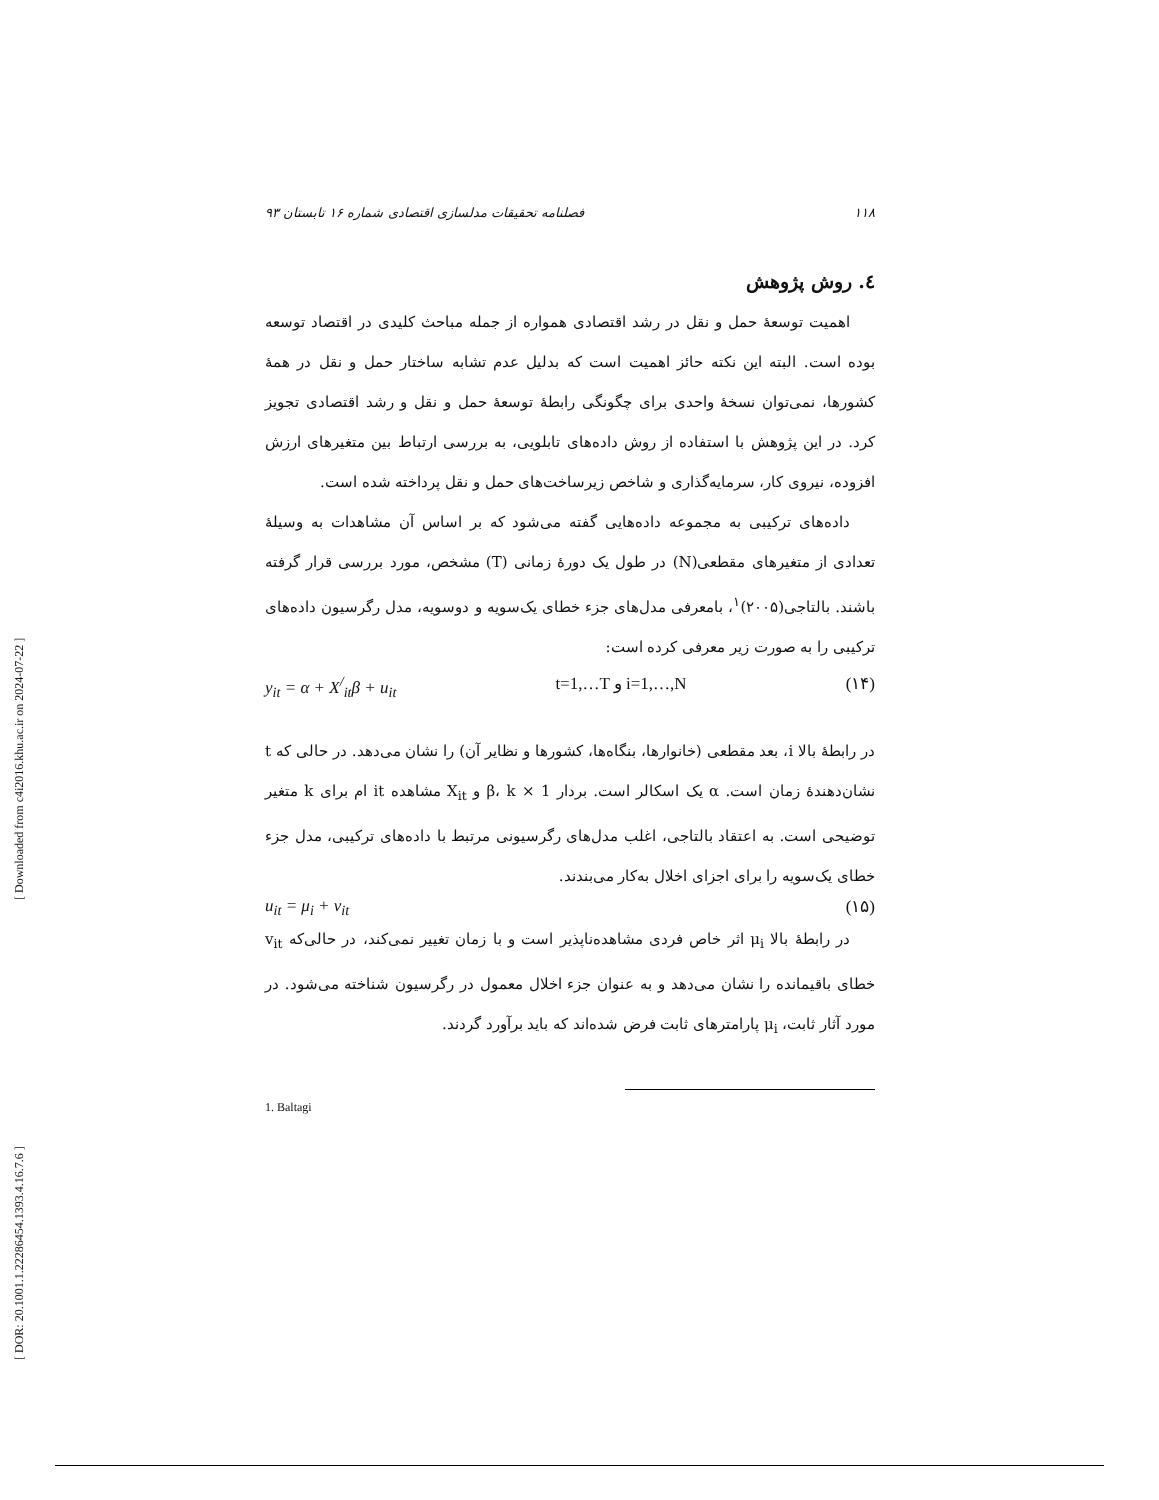[ Downloaded from c4i2016.khu.ac.ir on 2024-07-22 ]
[ DOR: 20.1001.1.22286454.1393.4.16.7.6 ]
۱۱۸ فصلنامه تحقیقات مدلسازی اقتصادی شماره ۱۶ تابستان ۹۳
٤. روش پژوهش
اهمیت توسعهٔ حمل و نقل در رشد اقتصادی همواره از جمله مباحث کلیدی در اقتصاد توسعه بوده است. البته این نکته حائز اهمیت است که بدلیل عدم تشابه ساختار حمل و نقل در همهٔ کشورها، نمی‌توان نسخهٔ واحدی برای چگونگی رابطهٔ توسعهٔ حمل و نقل و رشد اقتصادی تجویز کرد. در این پژوهش با استفاده از روش داده‌های تابلویی، به بررسی ارتباط بین متغیرهای ارزش افزوده، نیروی کار، سرمایه‌گذاری و شاخص زیرساخت‌های حمل و نقل پرداخته شده است.
داده‌های ترکیبی به مجموعه داده‌هایی گفته می‌شود که بر اساس آن مشاهدات به وسیلهٔ تعدادی از متغیرهای مقطعی(N) در طول یک دورهٔ زمانی (T) مشخص، مورد بررسی قرار گرفته باشند. بالتاجی(۲۰۰۵)<sup>۱</sup>، بامعرفی مدل‌های جزء خطای یک‌سویه و دوسویه، مدل رگرسیون داده‌های ترکیبی را به صورت زیر معرفی کرده است:
y<sub>it</sub> = α + X<sup>/</sup><sub>it</sub>β + u<sub>it</sub> t=1,…T و i=1,…,N (۱۴)
در رابطهٔ بالا i، بعد مقطعی (خانوارها، بنگاه‌ها، کشورها و نظایر آن) را نشان می‌دهد. در حالی که t نشان‌دهندهٔ زمان است. α یک اسکالر است. بردار β، k × 1 و X<sub>it</sub> مشاهده it ام برای k متغیر توضیحی است. به اعتقاد بالتاجی، اغلب مدل‌های رگرسیونی مرتبط با داده‌های ترکیبی، مدل جزء خطای یک‌سویه را برای اجزای اخلال به‌کار می‌بندند.
u<sub>it</sub> = μ<sub>i</sub> + v<sub>it</sub> (۱۵)
در رابطهٔ بالا μ<sub>i</sub> اثر خاص فردی مشاهده‌ناپذیر است و با زمان تغییر نمی‌کند، در حالی‌که v<sub>it</sub> خطای باقیمانده را نشان می‌دهد و به عنوان جزء اخلال معمول در رگرسیون شناخته می‌شود. در مورد آثار ثابت، μ<sub>i</sub> پارامترهای ثابت فرض شده‌اند که باید برآورد گردند.
1. Baltagi